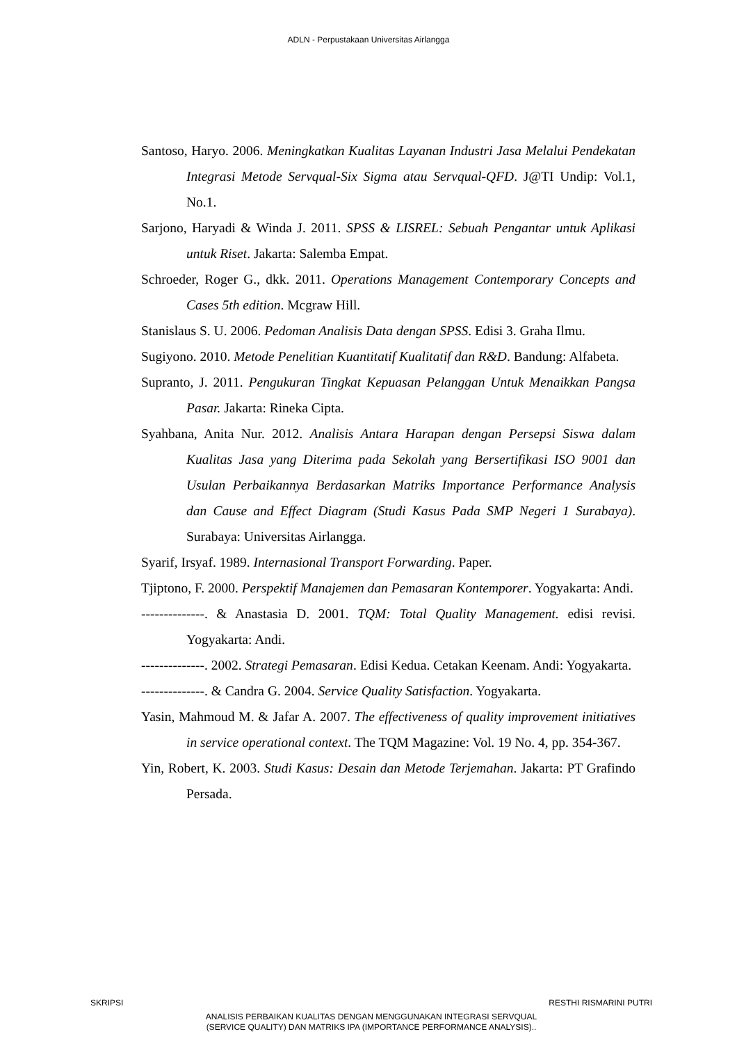ADLN - Perpustakaan Universitas Airlangga
Santoso, Haryo. 2006. Meningkatkan Kualitas Layanan Industri Jasa Melalui Pendekatan Integrasi Metode Servqual-Six Sigma atau Servqual-QFD. J@TI Undip: Vol.1, No.1.
Sarjono, Haryadi & Winda J. 2011. SPSS & LISREL: Sebuah Pengantar untuk Aplikasi untuk Riset. Jakarta: Salemba Empat.
Schroeder, Roger G., dkk. 2011. Operations Management Contemporary Concepts and Cases 5th edition. Mcgraw Hill.
Stanislaus S. U. 2006. Pedoman Analisis Data dengan SPSS. Edisi 3. Graha Ilmu.
Sugiyono. 2010. Metode Penelitian Kuantitatif Kualitatif dan R&D. Bandung: Alfabeta.
Supranto, J. 2011. Pengukuran Tingkat Kepuasan Pelanggan Untuk Menaikkan Pangsa Pasar. Jakarta: Rineka Cipta.
Syahbana, Anita Nur. 2012. Analisis Antara Harapan dengan Persepsi Siswa dalam Kualitas Jasa yang Diterima pada Sekolah yang Bersertifikasi ISO 9001 dan Usulan Perbaikannya Berdasarkan Matriks Importance Performance Analysis dan Cause and Effect Diagram (Studi Kasus Pada SMP Negeri 1 Surabaya). Surabaya: Universitas Airlangga.
Syarif, Irsyaf. 1989. Internasional Transport Forwarding. Paper.
Tjiptono, F. 2000. Perspektif Manajemen dan Pemasaran Kontemporer. Yogyakarta: Andi.
--------------. & Anastasia D. 2001. TQM: Total Quality Management. edisi revisi. Yogyakarta: Andi.
--------------. 2002. Strategi Pemasaran. Edisi Kedua. Cetakan Keenam. Andi: Yogyakarta.
--------------. & Candra G. 2004. Service Quality Satisfaction. Yogyakarta.
Yasin, Mahmoud M. & Jafar A. 2007. The effectiveness of quality improvement initiatives in service operational context. The TQM Magazine: Vol. 19 No. 4, pp. 354-367.
Yin, Robert, K. 2003. Studi Kasus: Desain dan Metode Terjemahan. Jakarta: PT Grafindo Persada.
SKRIPSI RESTHI RISMARINI PUTRI
ANALISIS PERBAIKAN KUALITAS DENGAN MENGGUNAKAN INTEGRASI SERVQUAL
(SERVICE QUALITY) DAN MATRIKS IPA (IMPORTANCE PERFORMANCE ANALYSIS)..